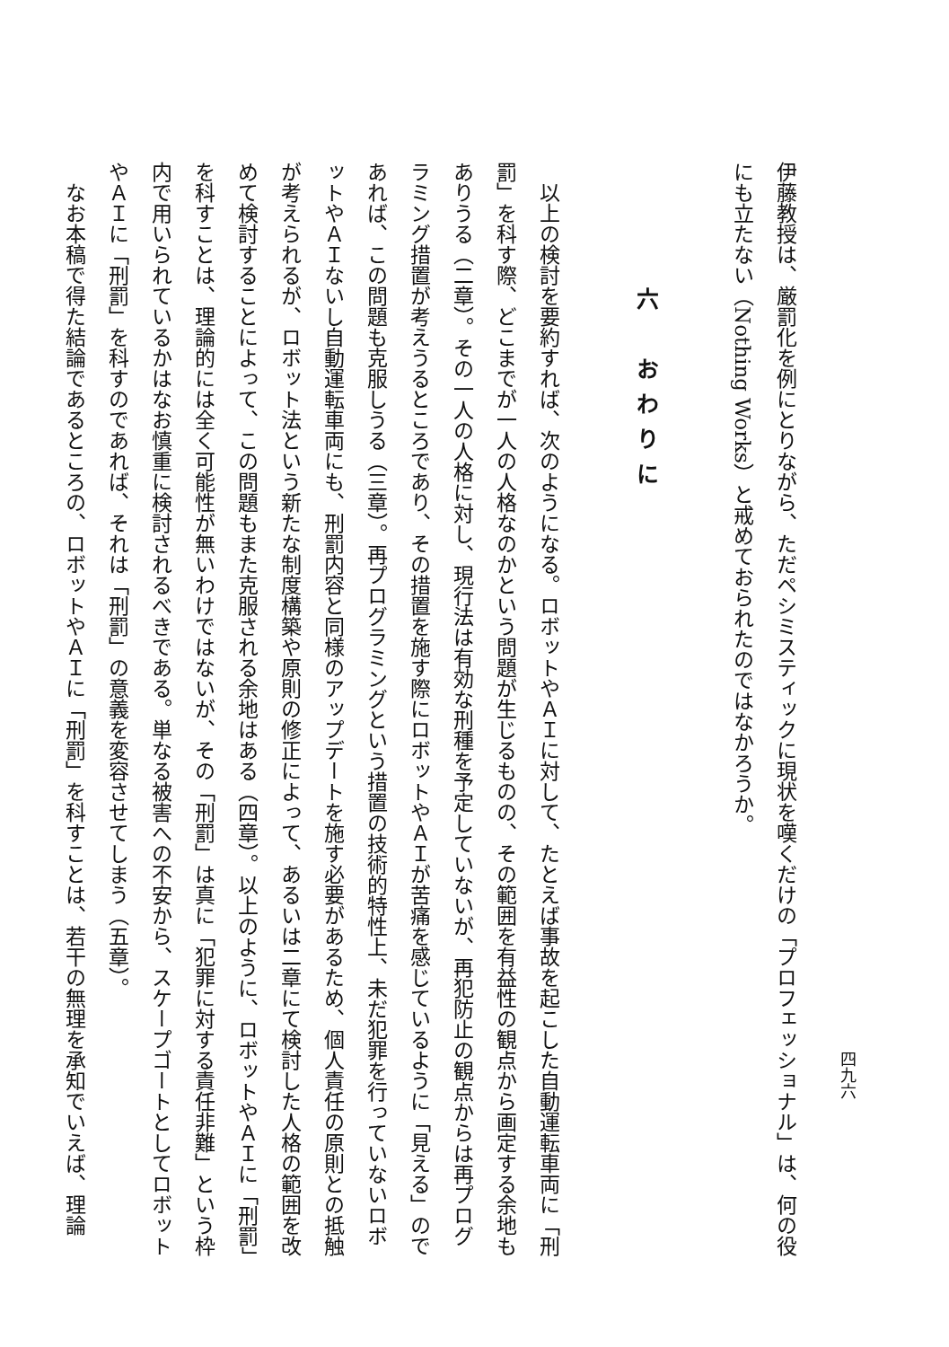四九六
伊藤教授は、厳罰化を例にとりながら、ただペシミスティックに現状を嘆くだけの「プロフェッショナル」は、何の役にも立たない（Nothing Works）と戒めておられたのではなかろうか。
六　おわりに
以上の検討を要約すれば、次のようになる。ロボットやＡＩに対して、たとえば事故を起こした自動運転車両に「刑罰」を科す際、どこまでが一人の人格なのかという問題が生じるものの、その範囲を有益性の観点から画定する余地もありうる（二章）。その一人の人格に対し、現行法は有効な刑種を予定していないが、再犯防止の観点からは再プログラミング措置が考えうるところであり、その措置を施す際にロボットやＡＩが苦痛を感じているように「見える」のであれば、この問題も克服しうる（三章）。再プログラミングという措置の技術的特性上、未だ犯罪を行っていないロボットやＡＩないし自動運転車両にも、刑罰内容と同様のアップデートを施す必要があるため、個人責任の原則との抵触が考えられるが、ロボット法という新たな制度構築や原則の修正によって、あるいは二章にて検討した人格の範囲を改めて検討することによって、この問題もまた克服される余地はある（四章）。以上のように、ロボットやＡＩに「刑罰」を科すことは、理論的には全く可能性が無いわけではないが、その「刑罰」は真に「犯罪に対する責任非難」という枠内で用いられているかはなお慎重に検討されるべきである。単なる被害への不安から、スケープゴートとしてロボットやＡＩに「刑罰」を科すのであれば、それは「刑罰」の意義を変容させてしまう（五章）。
なお本稿で得た結論であるところの、ロボットやＡＩに「刑罰」を科すことは、若干の無理を承知でいえば、理論